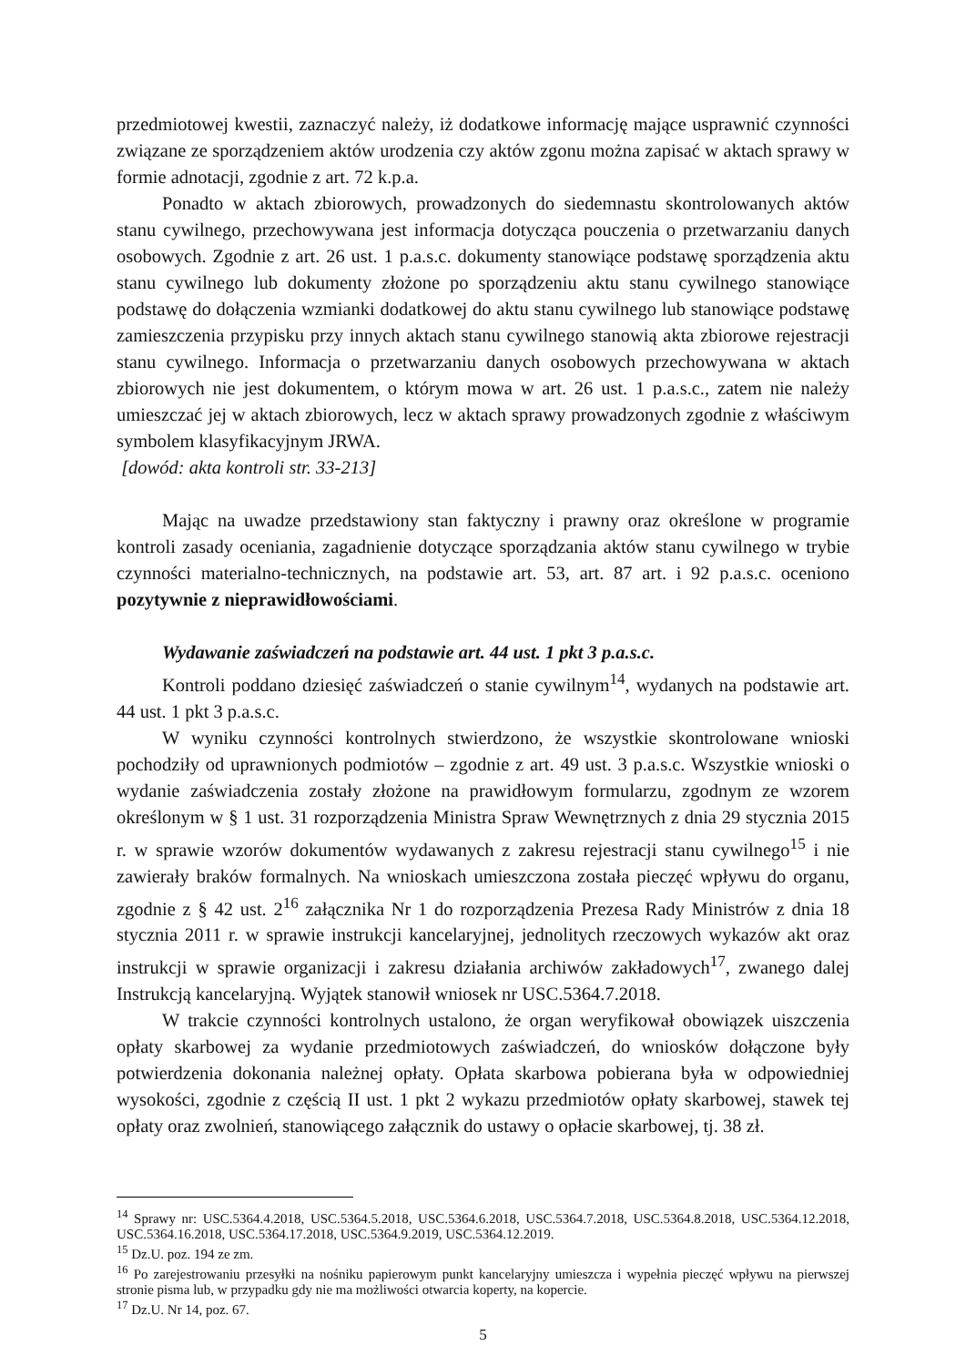przedmiotowej kwestii, zaznaczyć należy, iż dodatkowe informację mające usprawnić czynności związane ze sporządzeniem aktów urodzenia czy aktów zgonu można zapisać w aktach sprawy w formie adnotacji, zgodnie z art. 72 k.p.a.
Ponadto w aktach zbiorowych, prowadzonych do siedemnastu skontrolowanych aktów stanu cywilnego, przechowywana jest informacja dotycząca pouczenia o przetwarzaniu danych osobowych. Zgodnie z art. 26 ust. 1 p.a.s.c. dokumenty stanowiące podstawę sporządzenia aktu stanu cywilnego lub dokumenty złożone po sporządzeniu aktu stanu cywilnego stanowiące podstawę do dołączenia wzmianki dodatkowej do aktu stanu cywilnego lub stanowiące podstawę zamieszczenia przypisku przy innych aktach stanu cywilnego stanowią akta zbiorowe rejestracji stanu cywilnego. Informacja o przetwarzaniu danych osobowych przechowywana w aktach zbiorowych nie jest dokumentem, o którym mowa w art. 26 ust. 1 p.a.s.c., zatem nie należy umieszczać jej w aktach zbiorowych, lecz w aktach sprawy prowadzonych zgodnie z właściwym symbolem klasyfikacyjnym JRWA.
[dowód: akta kontroli str. 33-213]
Mając na uwadze przedstawiony stan faktyczny i prawny oraz określone w programie kontroli zasady oceniania, zagadnienie dotyczące sporządzania aktów stanu cywilnego w trybie czynności materialno-technicznych, na podstawie art. 53, art. 87 art. i 92 p.a.s.c. oceniono pozytywnie z nieprawidłowościami.
Wydawanie zaświadczeń na podstawie art. 44 ust. 1 pkt 3 p.a.s.c.
Kontroli poddano dziesięć zaświadczeń o stanie cywilnym<sup>14</sup>, wydanych na podstawie art. 44 ust. 1 pkt 3 p.a.s.c.
W wyniku czynności kontrolnych stwierdzono, że wszystkie skontrolowane wnioski pochodziły od uprawnionych podmiotów – zgodnie z art. 49 ust. 3 p.a.s.c. Wszystkie wnioski o wydanie zaświadczenia zostały złożone na prawidłowym formularzu, zgodnym ze wzorem określonym w § 1 ust. 31 rozporządzenia Ministra Spraw Wewnętrznych z dnia 29 stycznia 2015 r. w sprawie wzorów dokumentów wydawanych z zakresu rejestracji stanu cywilnego<sup>15</sup> i nie zawierały braków formalnych. Na wnioskach umieszczona została pieczęć wpływu do organu, zgodnie z § 42 ust. 2<sup>16</sup> załącznika Nr 1 do rozporządzenia Prezesa Rady Ministrów z dnia 18 stycznia 2011 r. w sprawie instrukcji kancelaryjnej, jednolitych rzeczowych wykazów akt oraz instrukcji w sprawie organizacji i zakresu działania archiwów zakładowych<sup>17</sup>, zwanego dalej Instrukcją kancelaryjną. Wyjątek stanowił wniosek nr USC.5364.7.2018.
W trakcie czynności kontrolnych ustalono, że organ weryfikował obowiązek uiszczenia opłaty skarbowej za wydanie przedmiotowych zaświadczeń, do wniosków dołączone były potwierdzenia dokonania należnej opłaty. Opłata skarbowa pobierana była w odpowiedniej wysokości, zgodnie z częścią II ust. 1 pkt 2 wykazu przedmiotów opłaty skarbowej, stawek tej opłaty oraz zwolnień, stanowiącego załącznik do ustawy o opłacie skarbowej, tj. 38 zł.
<sup>14</sup> Sprawy nr: USC.5364.4.2018, USC.5364.5.2018, USC.5364.6.2018, USC.5364.7.2018, USC.5364.8.2018, USC.5364.12.2018, USC.5364.16.2018, USC.5364.17.2018, USC.5364.9.2019, USC.5364.12.2019.
<sup>15</sup> Dz.U. poz. 194 ze zm.
<sup>16</sup> Po zarejestrowaniu przesyłki na nośniku papierowym punkt kancelaryjny umieszcza i wypełnia pieczęć wpływu na pierwszej stronie pisma lub, w przypadku gdy nie ma możliwości otwarcia koperty, na kopercie.
<sup>17</sup> Dz.U. Nr 14, poz. 67.
5